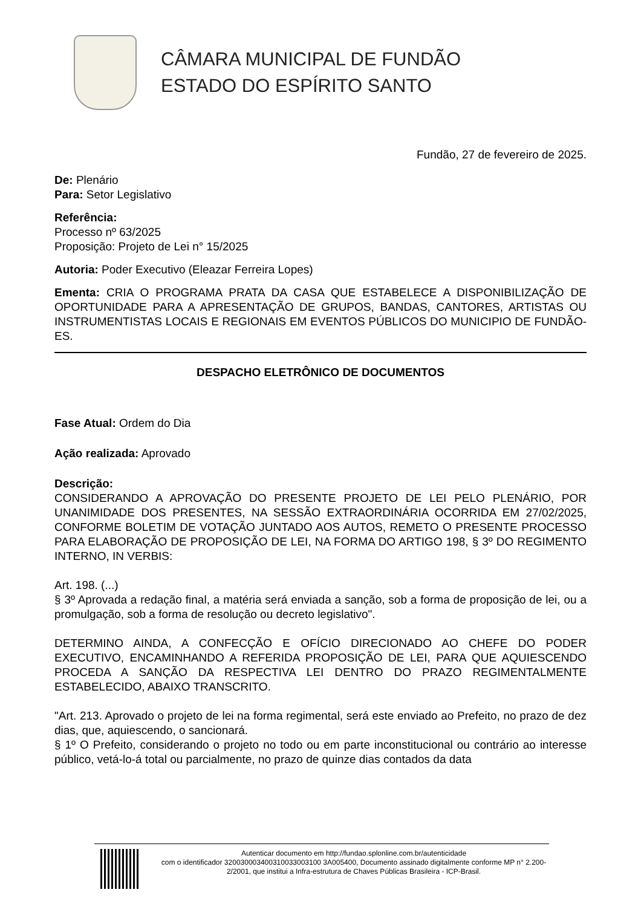CÂMARA MUNICIPAL DE FUNDÃO
ESTADO DO ESPÍRITO SANTO
Fundão, 27 de fevereiro de 2025.
De: Plenário
Para: Setor Legislativo
Referência:
Processo nº 63/2025
Proposição: Projeto de Lei n° 15/2025
Autoria: Poder Executivo (Eleazar Ferreira Lopes)
Ementa: CRIA O PROGRAMA PRATA DA CASA QUE ESTABELECE A DISPONIBILIZAÇÃO DE OPORTUNIDADE PARA A APRESENTAÇÃO DE GRUPOS, BANDAS, CANTORES, ARTISTAS OU INSTRUMENTISTAS LOCAIS E REGIONAIS EM EVENTOS PÚBLICOS DO MUNICIPIO DE FUNDÃO-ES.
DESPACHO ELETRÔNICO DE DOCUMENTOS
Fase Atual: Ordem do Dia
Ação realizada: Aprovado
Descrição:
CONSIDERANDO A APROVAÇÃO DO PRESENTE PROJETO DE LEI PELO PLENÁRIO, POR UNANIMIDADE DOS PRESENTES, NA SESSÃO EXTRAORDINÁRIA OCORRIDA EM 27/02/2025, CONFORME BOLETIM DE VOTAÇÃO JUNTADO AOS AUTOS, REMETO O PRESENTE PROCESSO PARA ELABORAÇÃO DE PROPOSIÇÃO DE LEI, NA FORMA DO ARTIGO 198, § 3º DO REGIMENTO INTERNO, IN VERBIS:
Art. 198. (...)
§ 3º Aprovada a redação final, a matéria será enviada a sanção, sob a forma de proposição de lei, ou a promulgação, sob a forma de resolução ou decreto legislativo".
DETERMINO AINDA, A CONFECÇÃO E OFÍCIO DIRECIONADO AO CHEFE DO PODER EXECUTIVO, ENCAMINHANDO A REFERIDA PROPOSIÇÃO DE LEI, PARA QUE AQUIESCENDO PROCEDA A SANÇÃO DA RESPECTIVA LEI DENTRO DO PRAZO REGIMENTALMENTE ESTABELECIDO, ABAIXO TRANSCRITO.
"Art. 213. Aprovado o projeto de lei na forma regimental, será este enviado ao Prefeito, no prazo de dez dias, que, aquiescendo, o sancionará.
§ 1º O Prefeito, considerando o projeto no todo ou em parte inconstitucional ou contrário ao interesse público, vetá-lo-á total ou parcialmente, no prazo de quinze dias contados da data
Autenticar documento em http://fundao.splonline.com.br/autenticidade
com o identificador 320030003400310033003100 3A005400, Documento assinado digitalmente conforme MP n° 2.200-2/2001, que institui a Infra-estrutura de Chaves Públicas Brasileira - ICP-Brasil.